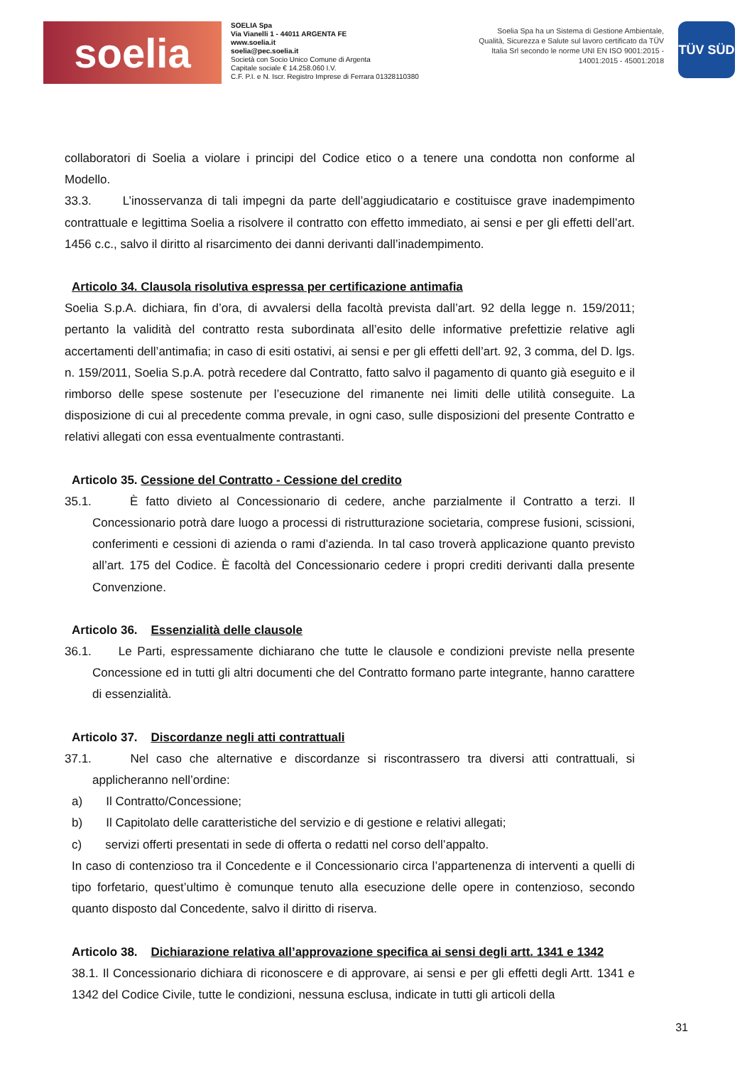soelia
SOELIA Spa
Via Vianelli 1 - 44011 ARGENTA FE
www.soelia.it
soelia@pec.soelia.it
Società con Socio Unico Comune di Argenta
Capitale sociale € 14.258.060 I.V.
C.F. P.I. e N. Iscr. Registro Imprese di Ferrara 01328110380
Soelia Spa ha un Sistema di Gestione Ambientale, Qualità, Sicurezza e Salute sul lavoro certificato da TÜV Italia Srl secondo le norme UNI EN ISO 9001:2015 - 14001:2015 - 45001:2018
TÜV SÜD
collaboratori di Soelia a violare i principi del Codice etico o a tenere una condotta non conforme al Modello.
33.3. L’inosservanza di tali impegni da parte dell’aggiudicatario e costituisce grave inadempimento contrattuale e legittima Soelia a risolvere il contratto con effetto immediato, ai sensi e per gli effetti dell’art. 1456 c.c., salvo il diritto al risarcimento dei danni derivanti dall’inadempimento.
Articolo 34. Clausola risolutiva espressa per certificazione antimafia
Soelia S.p.A. dichiara, fin d’ora, di avvalersi della facoltà prevista dall’art. 92 della legge n. 159/2011; pertanto la validità del contratto resta subordinata all’esito delle informative prefettizie relative agli accertamenti dell’antimafia; in caso di esiti ostativi, ai sensi e per gli effetti dell’art. 92, 3 comma, del D. lgs. n. 159/2011, Soelia S.p.A. potrà recedere dal Contratto, fatto salvo il pagamento di quanto già eseguito e il rimborso delle spese sostenute per l’esecuzione del rimanente nei limiti delle utilità conseguite. La disposizione di cui al precedente comma prevale, in ogni caso, sulle disposizioni del presente Contratto e relativi allegati con essa eventualmente contrastanti.
Articolo 35. Cessione del Contratto - Cessione del credito
35.1. È fatto divieto al Concessionario di cedere, anche parzialmente il Contratto a terzi. Il Concessionario potrà dare luogo a processi di ristrutturazione societaria, comprese fusioni, scissioni, conferimenti e cessioni di azienda o rami d’azienda. In tal caso troverà applicazione quanto previsto all’art. 175 del Codice. È facoltà del Concessionario cedere i propri crediti derivanti dalla presente Convenzione.
Articolo 36. Essenzialità delle clausole
36.1. Le Parti, espressamente dichiarano che tutte le clausole e condizioni previste nella presente Concessione ed in tutti gli altri documenti che del Contratto formano parte integrante, hanno carattere di essenzialità.
Articolo 37. Discordanze negli atti contrattuali
37.1. Nel caso che alternative e discordanze si riscontrassero tra diversi atti contrattuali, si applicheranno nell’ordine:
a) Il Contratto/Concessione;
b) Il Capitolato delle caratteristiche del servizio e di gestione e relativi allegati;
c) servizi offerti presentati in sede di offerta o redatti nel corso dell’appalto.
In caso di contenzioso tra il Concedente e il Concessionario circa l’appartenenza di interventi a quelli di tipo forfetario, quest’ultimo è comunque tenuto alla esecuzione delle opere in contenzioso, secondo quanto disposto dal Concedente, salvo il diritto di riserva.
Articolo 38. Dichiarazione relativa all’approvazione specifica ai sensi degli artt. 1341 e 1342
38.1. Il Concessionario dichiara di riconoscere e di approvare, ai sensi e per gli effetti degli Artt. 1341 e 1342 del Codice Civile, tutte le condizioni, nessuna esclusa, indicate in tutti gli articoli della
31